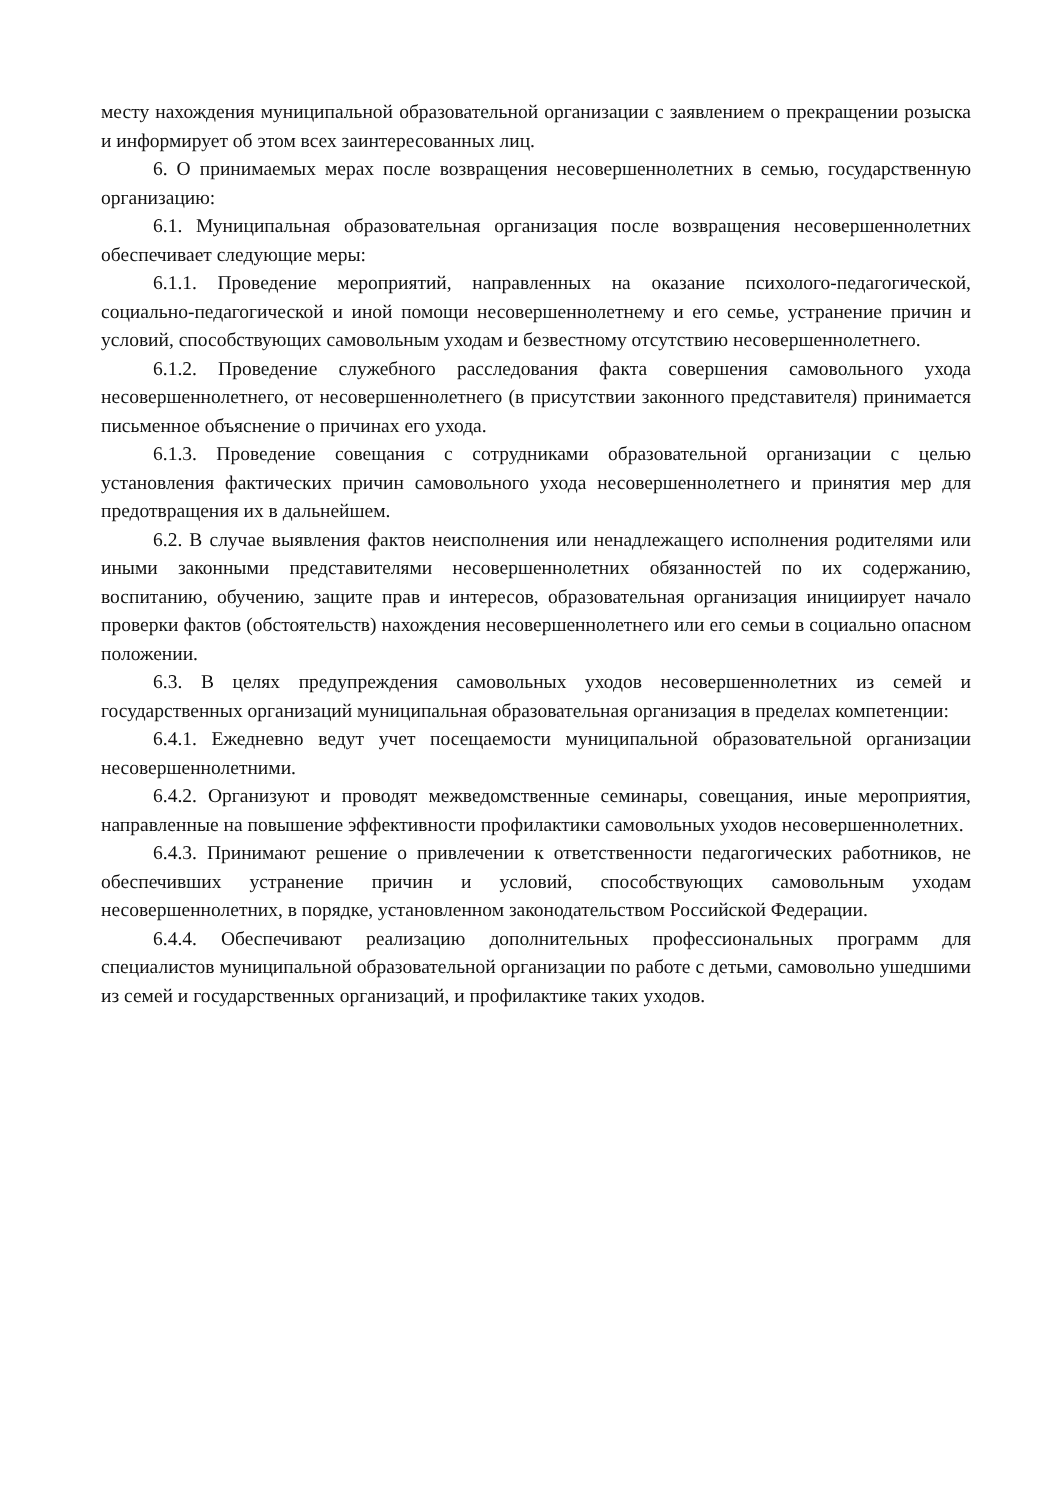месту нахождения муниципальной образовательной организации с заявлением о прекращении розыска и информирует об этом всех заинтересованных лиц.
6. О принимаемых мерах после возвращения несовершеннолетних в семью, государственную организацию:
6.1. Муниципальная образовательная организация после возвращения несовершеннолетних обеспечивает следующие меры:
6.1.1. Проведение мероприятий, направленных на оказание психолого-педагогической, социально-педагогической и иной помощи несовершеннолетнему и его семье, устранение причин и условий, способствующих самовольным уходам и безвестному отсутствию несовершеннолетнего.
6.1.2. Проведение служебного расследования факта совершения самовольного ухода несовершеннолетнего, от несовершеннолетнего (в присутствии законного представителя) принимается письменное объяснение о причинах его ухода.
6.1.3. Проведение совещания с сотрудниками образовательной организации с целью установления фактических причин самовольного ухода несовершеннолетнего и принятия мер для предотвращения их в дальнейшем.
6.2. В случае выявления фактов неисполнения или ненадлежащего исполнения родителями или иными законными представителями несовершеннолетних обязанностей по их содержанию, воспитанию, обучению, защите прав и интересов, образовательная организация инициирует начало проверки фактов (обстоятельств) нахождения несовершеннолетнего или его семьи в социально опасном положении.
6.3. В целях предупреждения самовольных уходов несовершеннолетних из семей и государственных организаций муниципальная образовательная организация в пределах компетенции:
6.4.1. Ежедневно ведут учет посещаемости муниципальной образовательной организации несовершеннолетними.
6.4.2. Организуют и проводят межведомственные семинары, совещания, иные мероприятия, направленные на повышение эффективности профилактики самовольных уходов несовершеннолетних.
6.4.3. Принимают решение о привлечении к ответственности педагогических работников, не обеспечивших устранение причин и условий, способствующих самовольным уходам несовершеннолетних, в порядке, установленном законодательством Российской Федерации.
6.4.4. Обеспечивают реализацию дополнительных профессиональных программ для специалистов муниципальной образовательной организации по работе с детьми, самовольно ушедшими из семей и государственных организаций, и профилактике таких уходов.